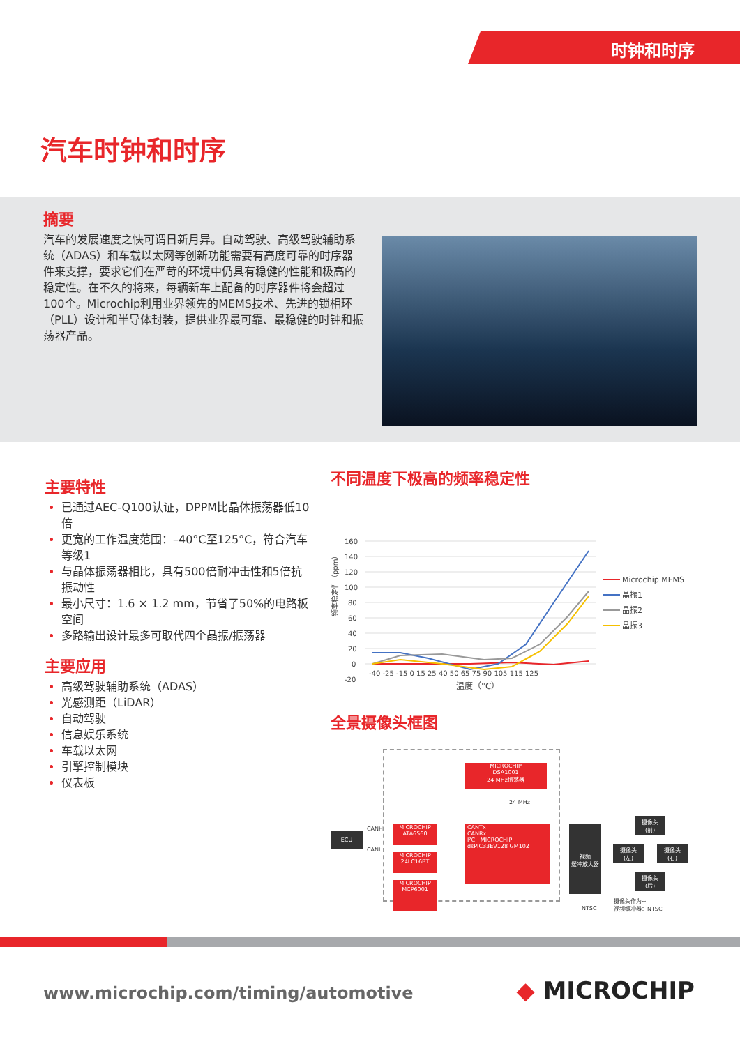时钟和时序
汽车时钟和时序
摘要
汽车的发展速度之快可谓日新月异。自动驾驶、高级驾驶辅助系统（ADAS）和车载以太网等创新功能需要有高度可靠的时序器件来支撑，要求它们在严苛的环境中仍具有稳健的性能和极高的稳定性。在不久的将来，每辆新车上配备的时序器件将会超过100个。Microchip利用业界领先的MEMS技术、先进的锁相环（PLL）设计和半导体封装，提供业界最可靠、最稳健的时钟和振荡器产品。
主要特性
已通过AEC-Q100认证，DPPM比晶体振荡器低10倍
更宽的工作温度范围：–40°C至125°C，符合汽车等级1
与晶体振荡器相比，具有500倍耐冲击性和5倍抗振动性
最小尺寸：1.6 × 1.2 mm，节省了50%的电路板空间
多路输出设计最多可取代四个晶振/振荡器
主要应用
高级驾驶辅助系统（ADAS）
光感测距（LiDAR）
自动驾驶
信息娱乐系统
车载以太网
引擎控制模块
仪表板
不同温度下极高的频率稳定性
频率稳定性（ppm）
160
140
120
100
80
60
40
20
0
-20
-40 -25 -15 0 15 25 40 50 65 75 90 105 115 125
温度（°C）
Microchip MEMS
晶振1
晶振2
晶振3
全景摄像头框图
MICROCHIP
DSA1001
24 MHz振荡器
24 MHz
ECU
CANH
CANL
MICROCHIP
ATA6560
MICROCHIP
24LC16BT
MICROCHIP
MCP6001
CANTx
CANRx
I²C MICROCHIP dsPIC33EV128 GM102
视频
缓冲放大器
NTSC
摄像头
(前)
摄像头
(左)
摄像头
(右)
摄像头
(后)
摄像头作为~
视频缓冲器：NTSC
www.microchip.com/timing/automotive
◆ MICROCHIP